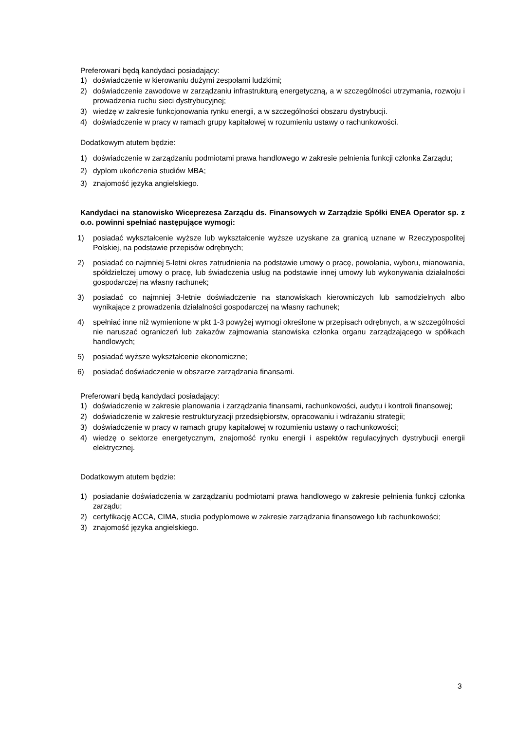Preferowani będą kandydaci posiadający:
1) doświadczenie w kierowaniu dużymi zespołami ludzkimi;
2) doświadczenie zawodowe w zarządzaniu infrastrukturą energetyczną, a w szczególności utrzymania, rozwoju i prowadzenia ruchu sieci dystrybucyjnej;
3) wiedzę w zakresie funkcjonowania rynku energii, a w szczególności obszaru dystrybucji.
4) doświadczenie w pracy w ramach grupy kapitałowej w rozumieniu ustawy o rachunkowości.
Dodatkowym atutem będzie:
1) doświadczenie w zarządzaniu podmiotami prawa handlowego w zakresie pełnienia funkcji członka Zarządu;
2) dyplom ukończenia studiów MBA;
3) znajomość języka angielskiego.
Kandydaci na stanowisko Wiceprezesa Zarządu ds. Finansowych w Zarządzie Spółki ENEA Operator sp. z o.o. powinni spełniać następujące wymogi:
1) posiadać wykształcenie wyższe lub wykształcenie wyższe uzyskane za granicą uznane w Rzeczypospolitej Polskiej, na podstawie przepisów odrębnych;
2) posiadać co najmniej 5-letni okres zatrudnienia na podstawie umowy o pracę, powołania, wyboru, mianowania, spółdzielczej umowy o pracę, lub świadczenia usług na podstawie innej umowy lub wykonywania działalności gospodarczej na własny rachunek;
3) posiadać co najmniej 3-letnie doświadczenie na stanowiskach kierowniczych lub samodzielnych albo wynikające z prowadzenia działalności gospodarczej na własny rachunek;
4) spełniać inne niż wymienione w pkt 1-3 powyżej wymogi określone w przepisach odrębnych, a w szczególności nie naruszać ograniczeń lub zakazów zajmowania stanowiska członka organu zarządzającego w spółkach handlowych;
5) posiadać wyższe wykształcenie ekonomiczne;
6) posiadać doświadczenie w obszarze zarządzania finansami.
Preferowani będą kandydaci posiadający:
1) doświadczenie w zakresie planowania i zarządzania finansami, rachunkowości, audytu i kontroli finansowej;
2) doświadczenie w zakresie restrukturyzacji przedsiębiorstw, opracowaniu i wdrażaniu strategii;
3) doświadczenie w pracy w ramach grupy kapitałowej w rozumieniu ustawy o rachunkowości;
4) wiedzę o sektorze energetycznym, znajomość rynku energii i aspektów regulacyjnych dystrybucji energii elektrycznej.
Dodatkowym atutem będzie:
1) posiadanie doświadczenia w zarządzaniu podmiotami prawa handlowego w zakresie pełnienia funkcji członka zarządu;
2) certyfikację ACCA, CIMA, studia podyplomowe w zakresie zarządzania finansowego lub rachunkowości;
3) znajomość języka angielskiego.
3